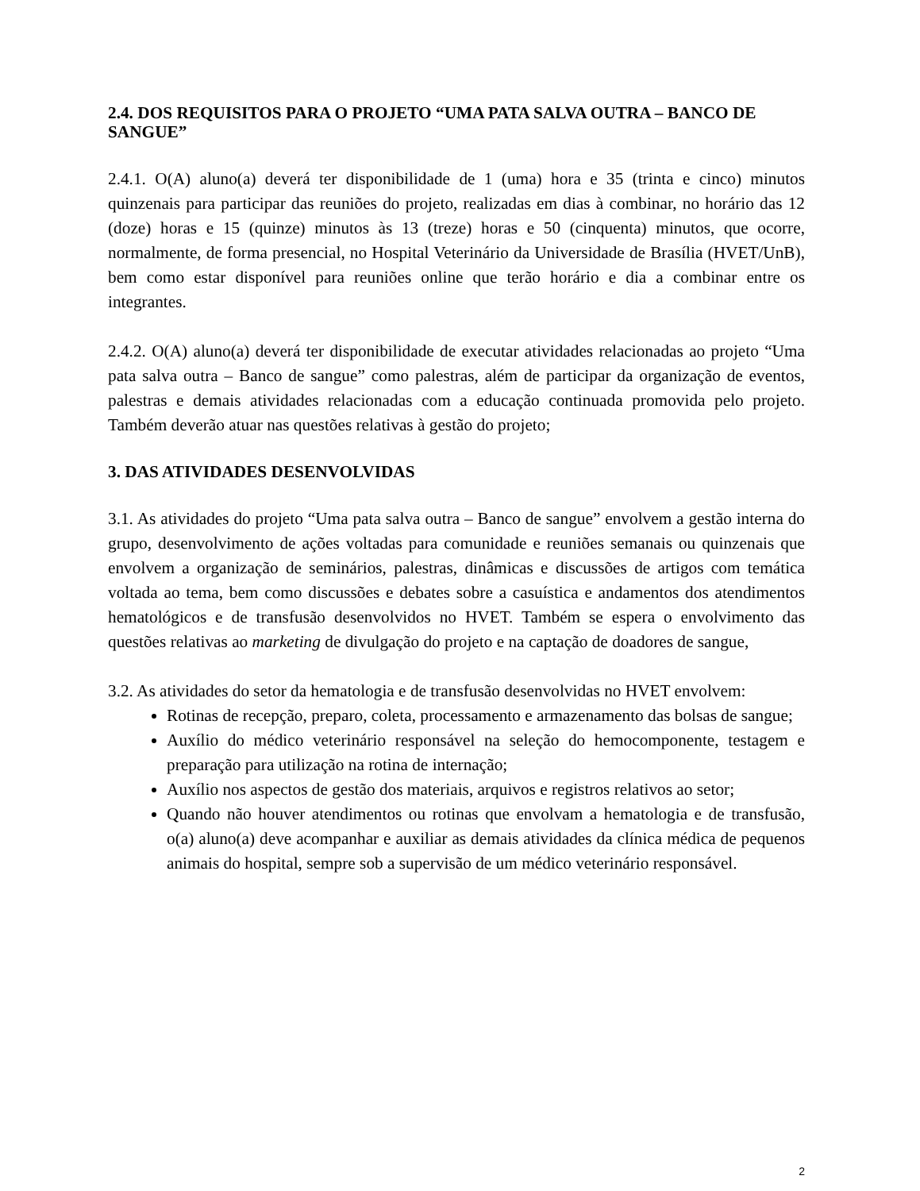2.4. DOS REQUISITOS PARA O PROJETO “UMA PATA SALVA OUTRA – BANCO DE SANGUE”
2.4.1. O(A) aluno(a) deverá ter disponibilidade de 1 (uma) hora e 35 (trinta e cinco) minutos quinzenais para participar das reuniões do projeto, realizadas em dias à combinar, no horário das 12 (doze) horas e 15 (quinze) minutos às 13 (treze) horas e 50 (cinquenta) minutos, que ocorre, normalmente, de forma presencial, no Hospital Veterinário da Universidade de Brasília (HVET/UnB), bem como estar disponível para reuniões online que terão horário e dia a combinar entre os integrantes.
2.4.2. O(A) aluno(a) deverá ter disponibilidade de executar atividades relacionadas ao projeto “Uma pata salva outra – Banco de sangue” como palestras, além de participar da organização de eventos, palestras e demais atividades relacionadas com a educação continuada promovida pelo projeto. Também deverão atuar nas questões relativas à gestão do projeto;
3. DAS ATIVIDADES DESENVOLVIDAS
3.1. As atividades do projeto “Uma pata salva outra – Banco de sangue” envolvem a gestão interna do grupo, desenvolvimento de ações voltadas para comunidade e reuniões semanais ou quinzenais que envolvem a organização de seminários, palestras, dinâmicas e discussões de artigos com temática voltada ao tema, bem como discussões e debates sobre a casuística e andamentos dos atendimentos hematológicos e de transfusão desenvolvidos no HVET. Também se espera o envolvimento das questões relativas ao marketing de divulgação do projeto e na captação de doadores de sangue,
3.2. As atividades do setor da hematologia e de transfusão desenvolvidas no HVET envolvem:
Rotinas de recepção, preparo, coleta, processamento e armazenamento das bolsas de sangue;
Auxílio do médico veterinário responsável na seleção do hemocomponente, testagem e preparação para utilização na rotina de internação;
Auxílio nos aspectos de gestão dos materiais, arquivos e registros relativos ao setor;
Quando não houver atendimentos ou rotinas que envolvam a hematologia e de transfusão, o(a) aluno(a) deve acompanhar e auxiliar as demais atividades da clínica médica de pequenos animais do hospital, sempre sob a supervisão de um médico veterinário responsável.
2